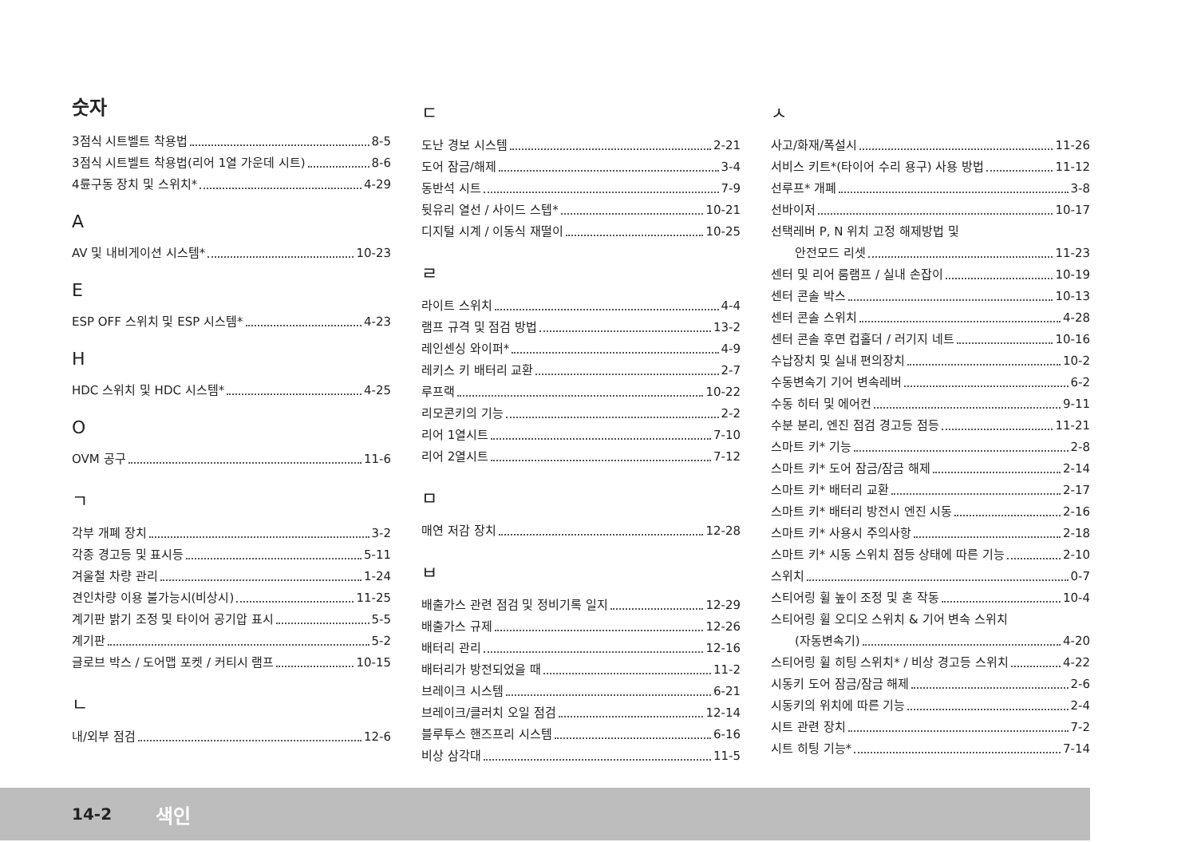숫자
3점식 시트벨트 착용법 8-5
3점식 시트벨트 착용법(리어 1열 가운데 시트) 8-6
4륜구동 장치 및 스위치* 4-29
A
AV 및 내비게이션 시스템* 10-23
E
ESP OFF 스위치 및 ESP 시스템* 4-23
H
HDC 스위치 및 HDC 시스템* 4-25
O
OVM 공구 11-6
ㄱ
각부 개폐 장치 3-2
각종 경고등 및 표시등 5-11
겨울철 차량 관리 1-24
견인차량 이용 불가능시(비상시) 11-25
계기판 밝기 조정 및 타이어 공기압 표시 5-5
계기판 5-2
글로브 박스 / 도어맵 포켓 / 커티시 램프 10-15
ㄴ
내/외부 점검 12-6
ㄷ
도난 경보 시스템 2-21
도어 잠금/해제 3-4
동반석 시트 7-9
뒷유리 열선 / 사이드 스텝* 10-21
디지털 시계 / 이동식 재떨이 10-25
ㄹ
라이트 스위치 4-4
램프 규격 및 점검 방법 13-2
레인센싱 와이퍼* 4-9
레키스 키 배터리 교환 2-7
루프랙 10-22
리모콘키의 기능 2-2
리어 1열시트 7-10
리어 2열시트 7-12
ㅁ
매연 저감 장치 12-28
ㅂ
배출가스 관련 점검 및 정비기록 일지 12-29
배출가스 규제 12-26
배터리 관리 12-16
배터리가 방전되었을 때 11-2
브레이크 시스템 6-21
브레이크/클러치 오일 점검 12-14
블루투스 핸즈프리 시스템 6-16
비상 삼각대 11-5
ㅅ
사고/화재/폭설시 11-26
서비스 키트*(타이어 수리 용구) 사용 방법 11-12
선루프* 개폐 3-8
선바이저 10-17
선택레버 P, N 위치 고정 해제방법 및
안전모드 리셋 11-23
센터 및 리어 룸램프 / 실내 손잡이 10-19
센터 콘솔 박스 10-13
센터 콘솔 스위치 4-28
센터 콘솔 후면 컵홀더 / 러기지 네트 10-16
수납장치 및 실내 편의장치 10-2
수동변속기 기어 변속레버 6-2
수동 히터 및 에어컨 9-11
수분 분리, 엔진 점검 경고등 점등 11-21
스마트 키* 기능 2-8
스마트 키* 도어 잠금/잠금 해제 2-14
스마트 키* 배터리 교환 2-17
스마트 키* 배터리 방전시 엔진 시동 2-16
스마트 키* 사용시 주의사항 2-18
스마트 키* 시동 스위치 점등 상태에 따른 기능 2-10
스위치 0-7
스티어링 휠 높이 조정 및 혼 작동 10-4
스티어링 휠 오디오 스위치 & 기어 변속 스위치
(자동변속기) 4-20
스티어링 휠 히팅 스위치* / 비상 경고등 스위치 4-22
시동키 도어 잠금/잠금 해제 2-6
시동키의 위치에 따른 기능 2-4
시트 관련 장치 7-2
시트 히팅 기능* 7-14
14-2 색인